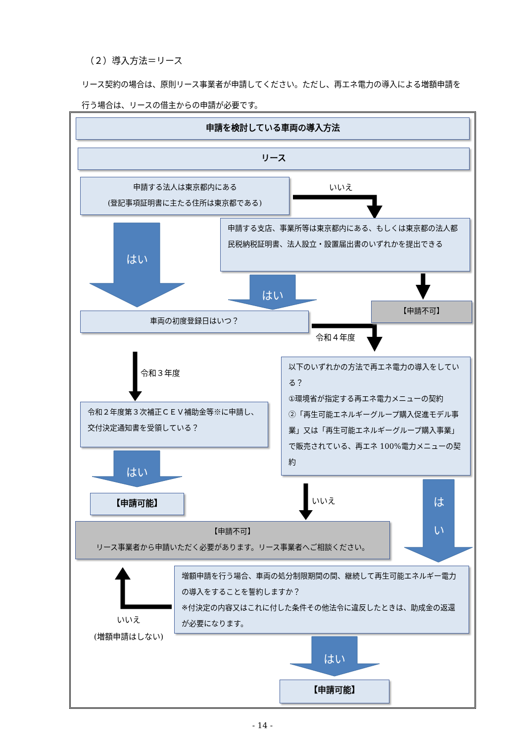（２）導入方法＝リース
リース契約の場合は、原則リース事業者が申請してください。ただし、再エネ電力の導入による増額申請を行う場合は、リースの借主からの申請が必要です。
申請を検討している車両の導入方法
リース
申請する法人は東京都内にある
(登記事項証明書に主たる住所は東京都である)
いいえ
はい
申請する支店、事業所等は東京都内にある、もしくは東京都の法人都民税納税証明書、法人設立・設置届出書のいずれかを提出できる
はい
【申請不可】
車両の初度登録日はいつ？
令和４年度
令和３年度
以下のいずれかの方法で再エネ電力の導入をしている？
①環境省が指定する再エネ電力メニューの契約
②「再生可能エネルギーグループ購入促進モデル事業」又は「再生可能エネルギーグループ購入事業」で販売されている、再エネ 100%電力メニューの契約
令和２年度第３次補正ＣＥＶ補助金等※に申請し、交付決定通知書を受領している？
はい
【申請可能】 いいえ
は
い
【申請不可】
リース事業者から申請いただく必要があります。リース事業者へご相談ください。
増額申請を行う場合、車両の処分制限期間の間、継続して再生可能エネルギー電力の導入をすることを誓約しますか？
※付決定の内容又はこれに付した条件その他法令に違反したときは、助成金の返還が必要になります。
いいえ
(増額申請はしない)
はい
【申請可能】
- 14 -